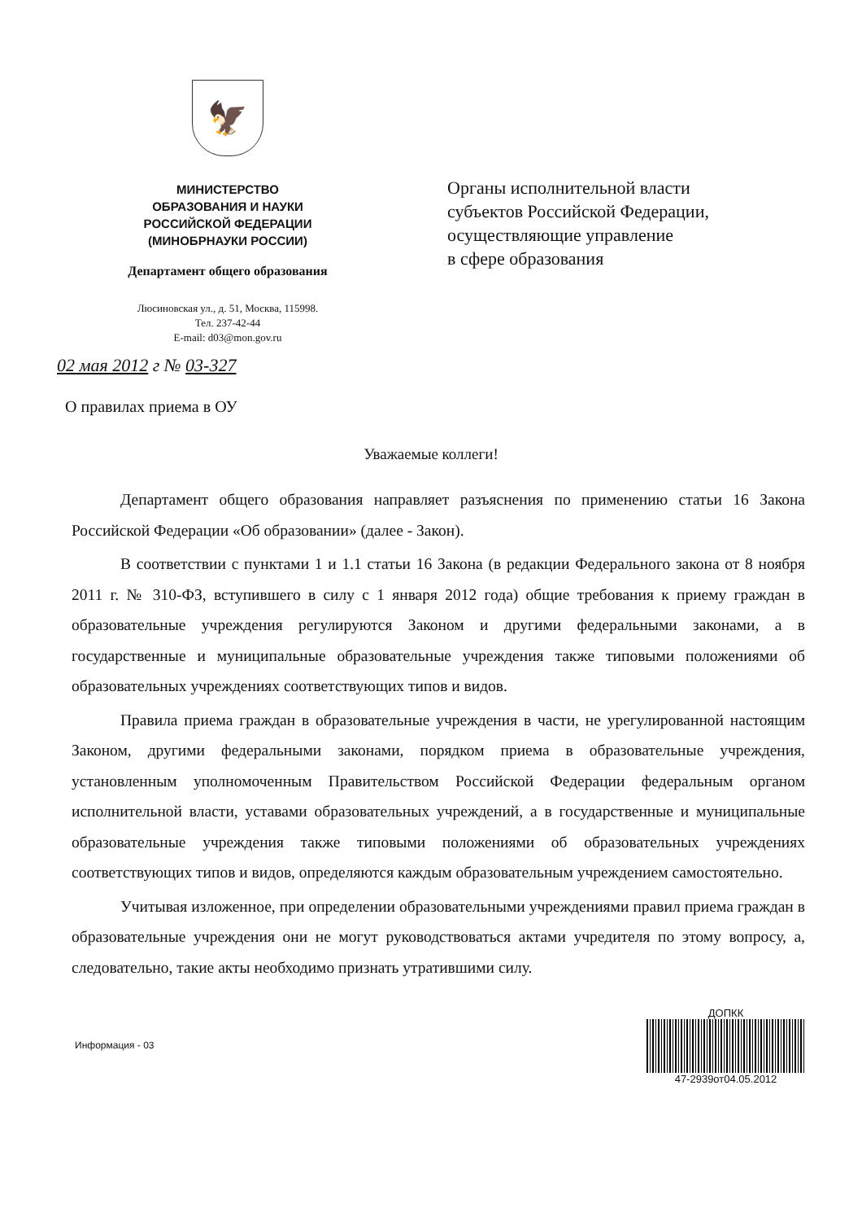🦅
МИНИСТЕРСТВО
ОБРАЗОВАНИЯ И НАУКИ
РОССИЙСКОЙ ФЕДЕРАЦИИ
(МИНОБРНАУКИ РОССИИ)
Департамент общего образования
Люсиновская ул., д. 51, Москва, 115998.
Тел. 237-42-44
E-mail: d03@mon.gov.ru
02 мая 2012 г № 03-327
Органы исполнительной власти
субъектов Российской Федерации,
осуществляющие управление
в сфере образования
О правилах приема в ОУ
Уважаемые коллеги!
Департамент общего образования направляет разъяснения по применению статьи 16 Закона Российской Федерации «Об образовании» (далее - Закон).
В соответствии с пунктами 1 и 1.1 статьи 16 Закона (в редакции Федерального закона от 8 ноября 2011 г. № 310-ФЗ, вступившего в силу с 1 января 2012 года) общие требования к приему граждан в образовательные учреждения регулируются Законом и другими федеральными законами, а в государственные и муниципальные образовательные учреждения также типовыми положениями об образовательных учреждениях соответствующих типов и видов.
Правила приема граждан в образовательные учреждения в части, не урегулированной настоящим Законом, другими федеральными законами, порядком приема в образовательные учреждения, установленным уполномоченным Правительством Российской Федерации федеральным органом исполнительной власти, уставами образовательных учреждений, а в государственные и муниципальные образовательные учреждения также типовыми положениями об образовательных учреждениях соответствующих типов и видов, определяются каждым образовательным учреждением самостоятельно.
Учитывая изложенное, при определении образовательными учреждениями правил приема граждан в образовательные учреждения они не могут руководствоваться актами учредителя по этому вопросу, а, следовательно, такие акты необходимо признать утратившими силу.
Информация - 03
ДОПКК
47-2939от04.05.2012